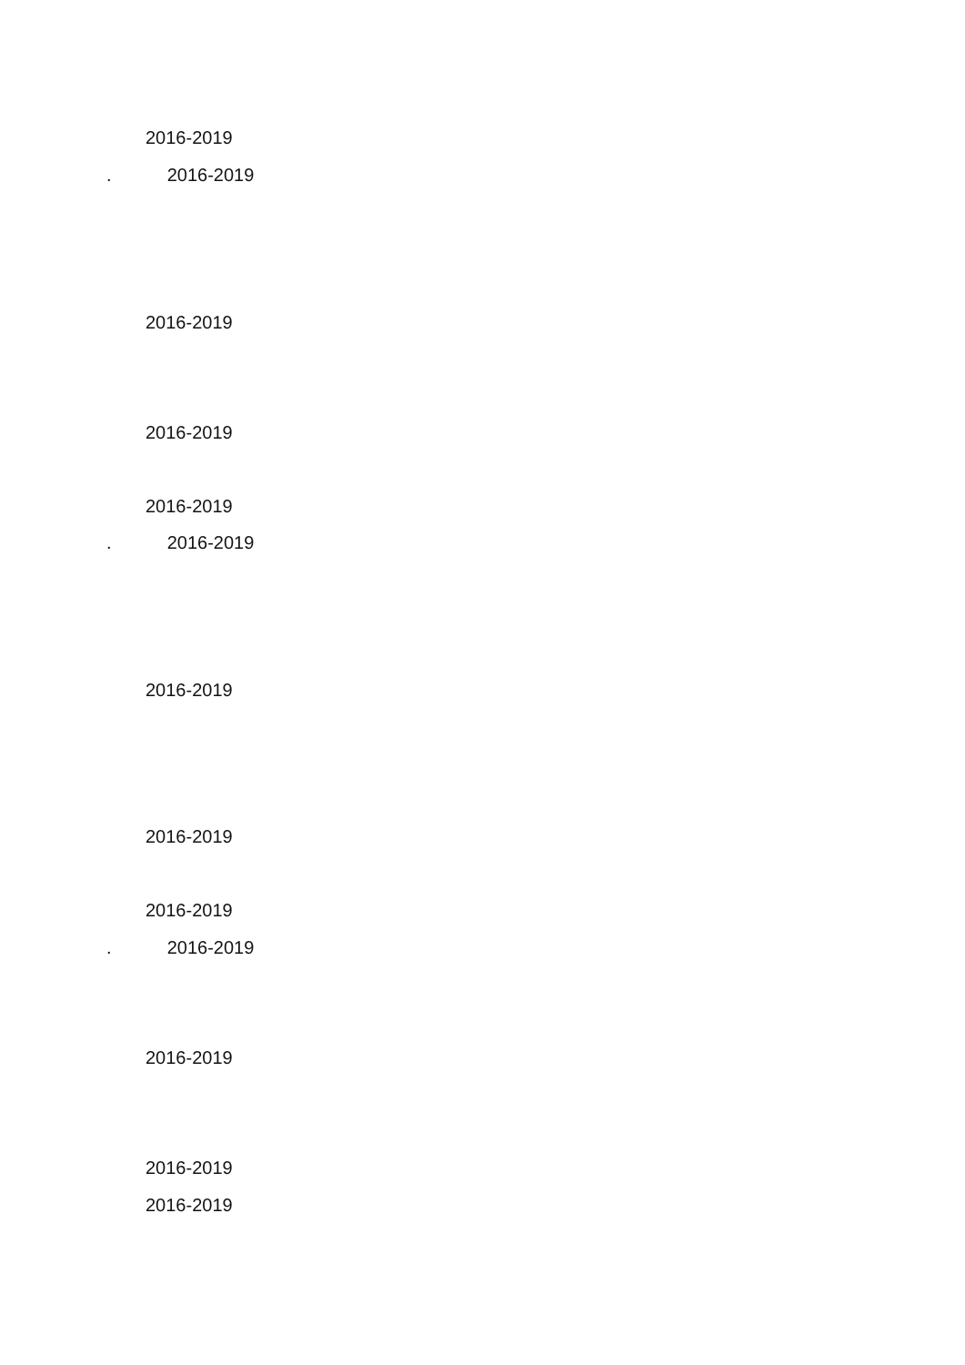2016-2019
. 2016-2019
2016-2019
2016-2019
2016-2019
. 2016-2019
2016-2019
2016-2019
2016-2019
. 2016-2019
2016-2019
2016-2019
2016-2019